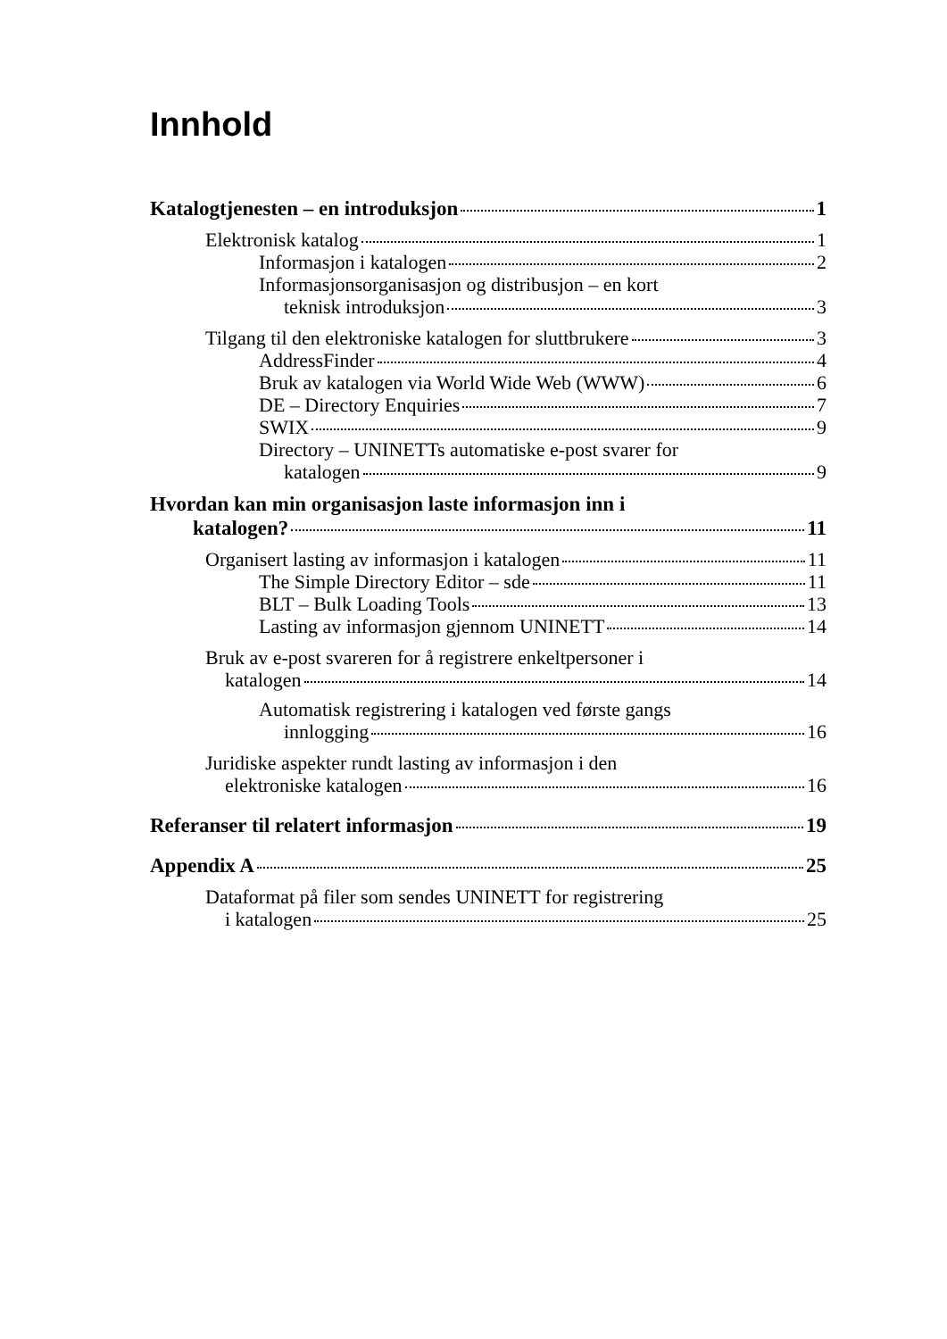Innhold
Katalogtjenesten – en introduksjon 1
Elektronisk katalog 1
Informasjon i katalogen 2
Informasjonsorganisasjon og distribusjon – en kort
teknisk introduksjon 3
Tilgang til den elektroniske katalogen for sluttbrukere 3
AddressFinder 4
Bruk av katalogen via World Wide Web (WWW) 6
DE – Directory Enquiries 7
SWIX 9
Directory – UNINETTs automatiske e-post svarer for
katalogen 9
Hvordan kan min organisasjon laste informasjon inn i
katalogen? 11
Organisert lasting av informasjon i katalogen 11
The Simple Directory Editor – sde 11
BLT – Bulk Loading Tools 13
Lasting av informasjon gjennom UNINETT 14
Bruk av e-post svareren for å registrere enkeltpersoner i
katalogen 14
Automatisk registrering i katalogen ved første gangs
innlogging 16
Juridiske aspekter rundt lasting av informasjon i den
elektroniske katalogen 16
Referanser til relatert informasjon 19
Appendix A 25
Dataformat på filer som sendes UNINETT for registrering
i katalogen 25